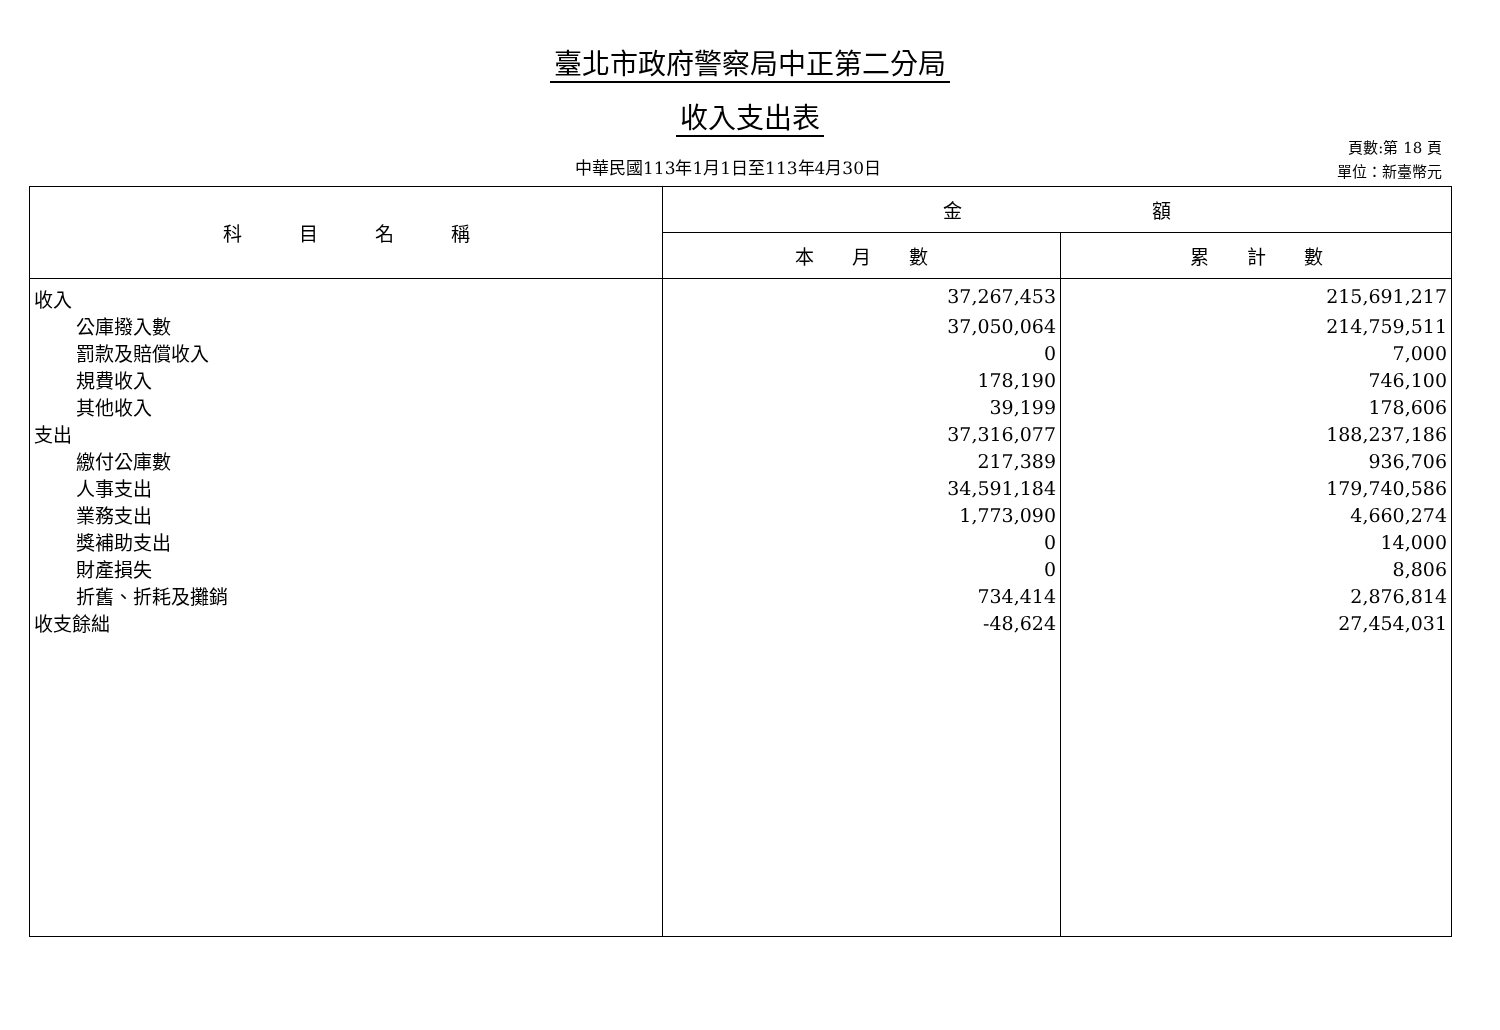臺北市政府警察局中正第二分局
收入支出表
中華民國113年1月1日至113年4月30日
頁數:第 18 頁
單位：新臺幣元
| 科 目 名 稱 | 金 額 | |
| --- | --- | --- |
| | 本 月 數 | 累 計 數 |
| 收入 | 37,267,453 | 215,691,217 |
| 公庫撥入數 | 37,050,064 | 214,759,511 |
| 罰款及賠償收入 | 0 | 7,000 |
| 規費收入 | 178,190 | 746,100 |
| 其他收入 | 39,199 | 178,606 |
| 支出 | 37,316,077 | 188,237,186 |
| 繳付公庫數 | 217,389 | 936,706 |
| 人事支出 | 34,591,184 | 179,740,586 |
| 業務支出 | 1,773,090 | 4,660,274 |
| 獎補助支出 | 0 | 14,000 |
| 財產損失 | 0 | 8,806 |
| 折舊、折耗及攤銷 | 734,414 | 2,876,814 |
| 收支餘絀 | -48,624 | 27,454,031 |